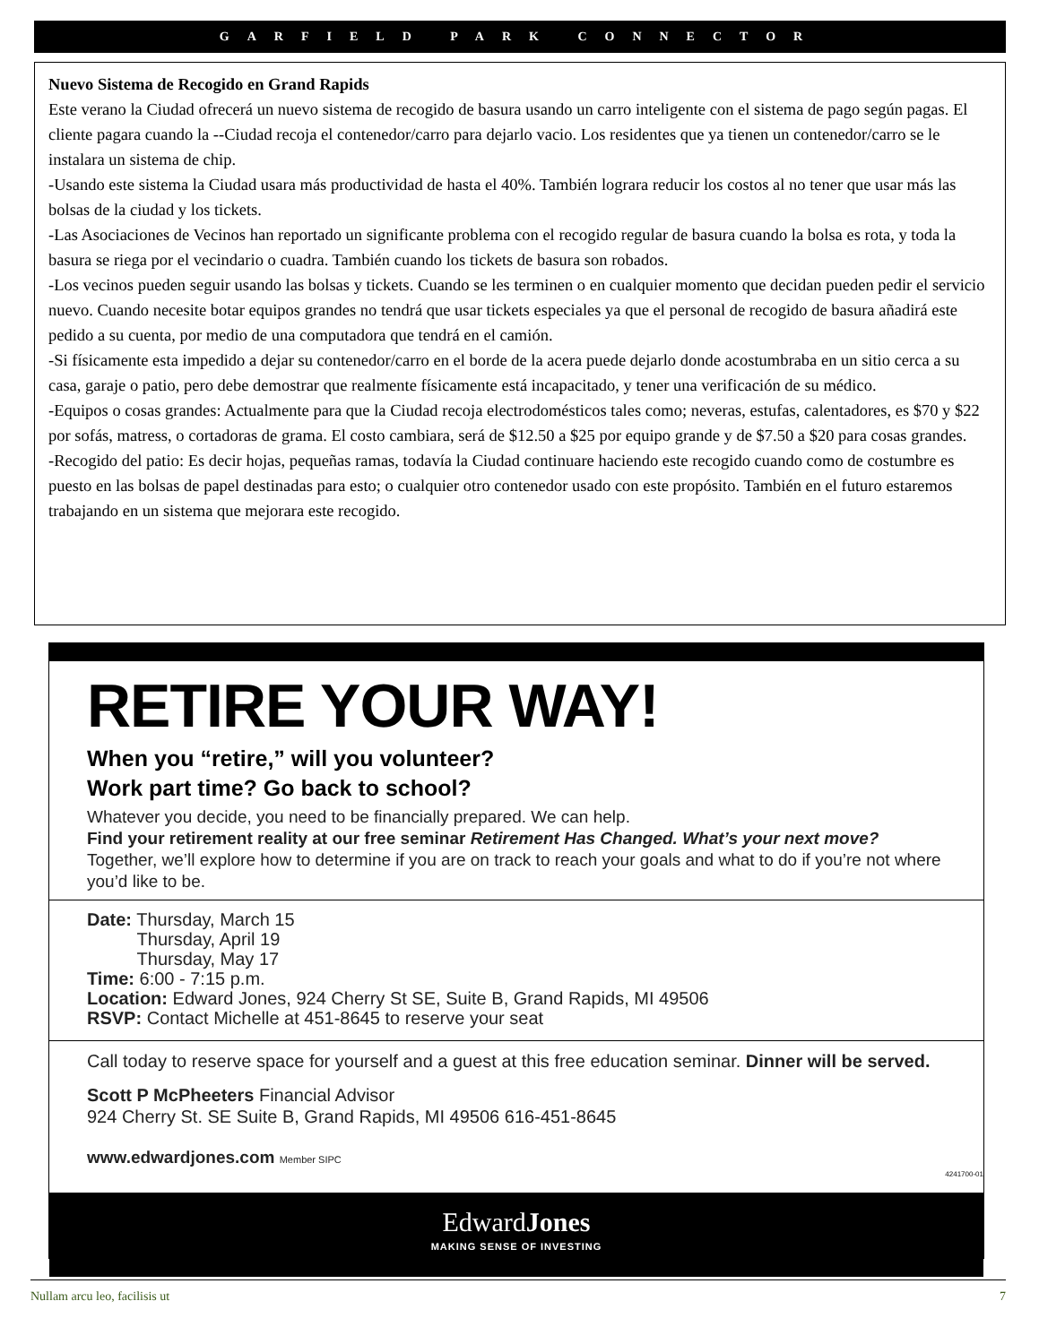GARFIELD PARK CONNECTOR
Nuevo Sistema de Recogido en Grand Rapids
Este verano la Ciudad ofrecerá un nuevo sistema de recogido de basura usando un carro inteligente con el sistema de pago según pagas. El cliente pagara cuando la --Ciudad recoja el contenedor/carro para dejarlo vacio. Los residentes que ya tienen un contenedor/carro se le instalara un sistema de chip.
-Usando este sistema la Ciudad usara más productividad de hasta el 40%. También lograra reducir los costos al no tener que usar más las bolsas de la ciudad y los tickets.
-Las Asociaciones de Vecinos han reportado un significante problema con el recogido regular de basura cuando la bolsa es rota, y toda la basura se riega por el vecindario o cuadra. También cuando los tickets de basura son robados.
-Los vecinos pueden seguir usando las bolsas y tickets. Cuando se les terminen o en cualquier momento que decidan pueden pedir el servicio nuevo. Cuando necesite botar equipos grandes no tendrá que usar tickets especiales ya que el personal de recogido de basura añadirá este pedido a su cuenta, por medio de una computadora que tendrá en el camión.
-Si físicamente esta impedido a dejar su contenedor/carro en el borde de la acera puede dejarlo donde acostumbraba en un sitio cerca a su casa, garaje o patio, pero debe demostrar que realmente físicamente está incapacitado, y tener una verificación de su médico.
-Equipos o cosas grandes: Actualmente para que la Ciudad recoja electrodomésticos tales como; neveras, estufas, calentadores, es $70 y $22 por sofás, matress, o cortadoras de grama. El costo cambiara, será de $12.50 a $25 por equipo grande y de $7.50 a $20 para cosas grandes.
-Recogido del patio: Es decir hojas, pequeñas ramas, todavía la Ciudad continuare haciendo este recogido cuando como de costumbre es puesto en las bolsas de papel destinadas para esto; o cualquier otro contenedor usado con este propósito. También en el futuro estaremos trabajando en un sistema que mejorara este recogido.
RETIRE YOUR WAY!
When you “retire,” will you volunteer?
Work part time? Go back to school?
Whatever you decide, you need to be financially prepared. We can help.
Find your retirement reality at our free seminar Retirement Has Changed. What’s your next move?
Together, we’ll explore how to determine if you are on track to reach your goals and what to do if you’re not where you’d like to be.
Date: Thursday, March 15
Thursday, April 19
Thursday, May 17
Time: 6:00 - 7:15 p.m.
Location: Edward Jones, 924 Cherry St SE, Suite B, Grand Rapids, MI 49506
RSVP: Contact Michelle at 451-8645 to reserve your seat
Call today to reserve space for yourself and a guest at this free education seminar. Dinner will be served.
Scott P McPheeters Financial Advisor
924 Cherry St. SE Suite B, Grand Rapids, MI 49506 616-451-8645
www.edwardjones.com Member SIPC
4241700-01
EdwardJones
MAKING SENSE OF INVESTING
Nullam arcu leo, facilisis ut 7